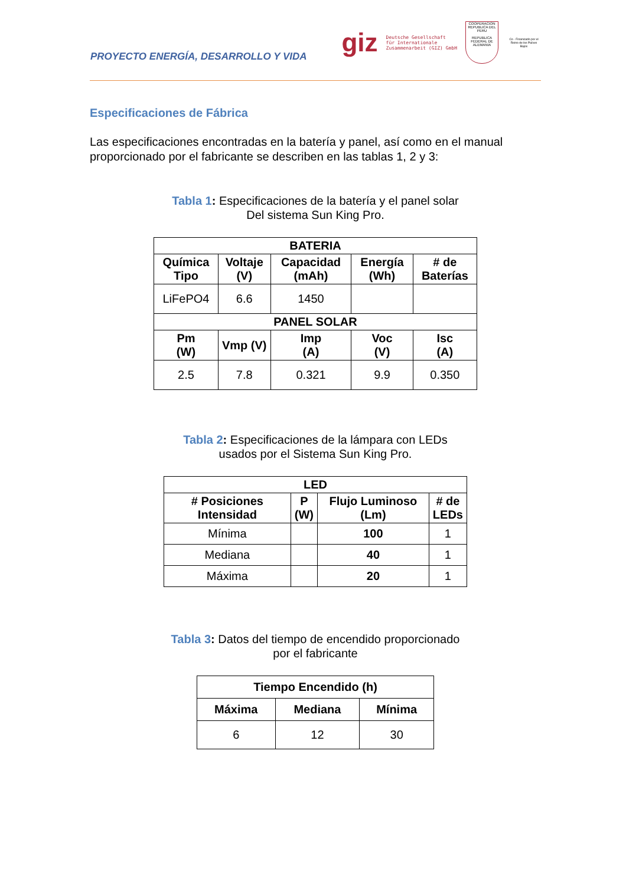PROYECTO ENERGÍA, DESARROLLO Y VIDA
giz Deutsche Gesellschaft
für Internationale
Zusammenarbeit (GIZ) GmbH
COOPERACION
REPUBLICA DEL PERU
REPUBLICA FEDERAL DE ALEMANIA
Co - Financiado por el Reino de los Países Bajos
Especificaciones de Fábrica
Las especificaciones encontradas en la batería y panel, así como en el manual proporcionado por el fabricante se describen en las tablas 1, 2 y 3:
Tabla 1: Especificaciones de la batería y el panel solar
Del sistema Sun King Pro.
| BATERIA | | | | |
| --- | --- | --- | --- | --- |
| Química Tipo | Voltaje (V) | Capacidad (mAh) | Energía (Wh) | # de Baterías |
| LiFePO4 | 6.6 | 1450 | | |
| PANEL SOLAR | | | | |
| Pm (W) | Vmp (V) | Imp (A) | Voc (V) | Isc (A) |
| 2.5 | 7.8 | 0.321 | 9.9 | 0.350 |
Tabla 2: Especificaciones de la lámpara con LEDs
usados por el Sistema Sun King Pro.
| LED | | | |
| --- | --- | --- | --- |
| # Posiciones Intensidad | P (W) | Flujo Luminoso (Lm) | # de LEDs |
| Mínima | | 100 | 1 |
| Mediana | | 40 | 1 |
| Máxima | | 20 | 1 |
Tabla 3: Datos del tiempo de encendido proporcionado
por el fabricante
| Tiempo Encendido (h) | | |
| --- | --- | --- |
| Máxima | Mediana | Mínima |
| 6 | 12 | 30 |